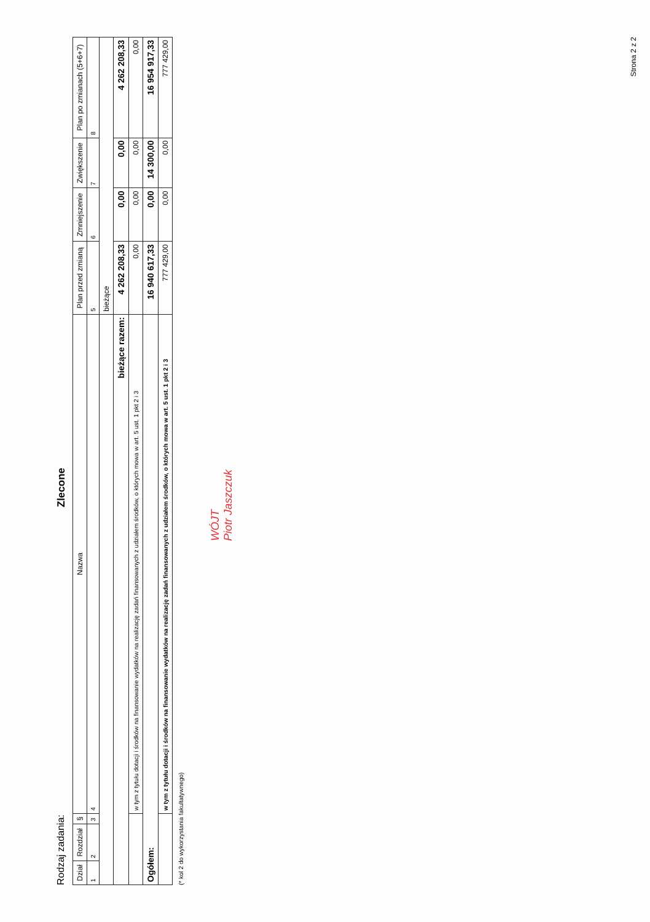Rodzaj zadania: Zlecone
| Dział | Rozdział | § | Nazwa | Plan przed zmianą | Zmniejszenie | Zwiększenie | Plan po zmianach (5+6+7) |
| --- | --- | --- | --- | --- | --- | --- | --- |
| 1 | 2 | 3 | 4 | 5 | 6 | 7 | 8 |
| | | | | bieżące | | | |
| bieżące razem: | | | | 4 262 208,33 | 0,00 | 0,00 | 4 262 208,33 |
| | | | w tym z tytułu dotacji i środków na finansowanie wydatków na realizację zadań finansowanych z udziałem środków, o których mowa w art. 5 ust. 1 pkt 2 i 3 | 0,00 | 0,00 | 0,00 | 0,00 |
| Ogółem: | | | | 16 940 617,33 | 0,00 | 14 300,00 | 16 954 917,33 |
| | | | w tym z tytułu dotacji i środków na finansowanie wydatków na realizację zadań finansowanych z udziałem środków, o których mowa w art. 5 ust. 1 pkt 2 i 3 | 777 429,00 | 0,00 | 0,00 | 777 429,00 |
(* kol 2 do wykorzystania fakultatywnego)
WÓJT
Piotr Jaszczuk
Strona 2 z 2